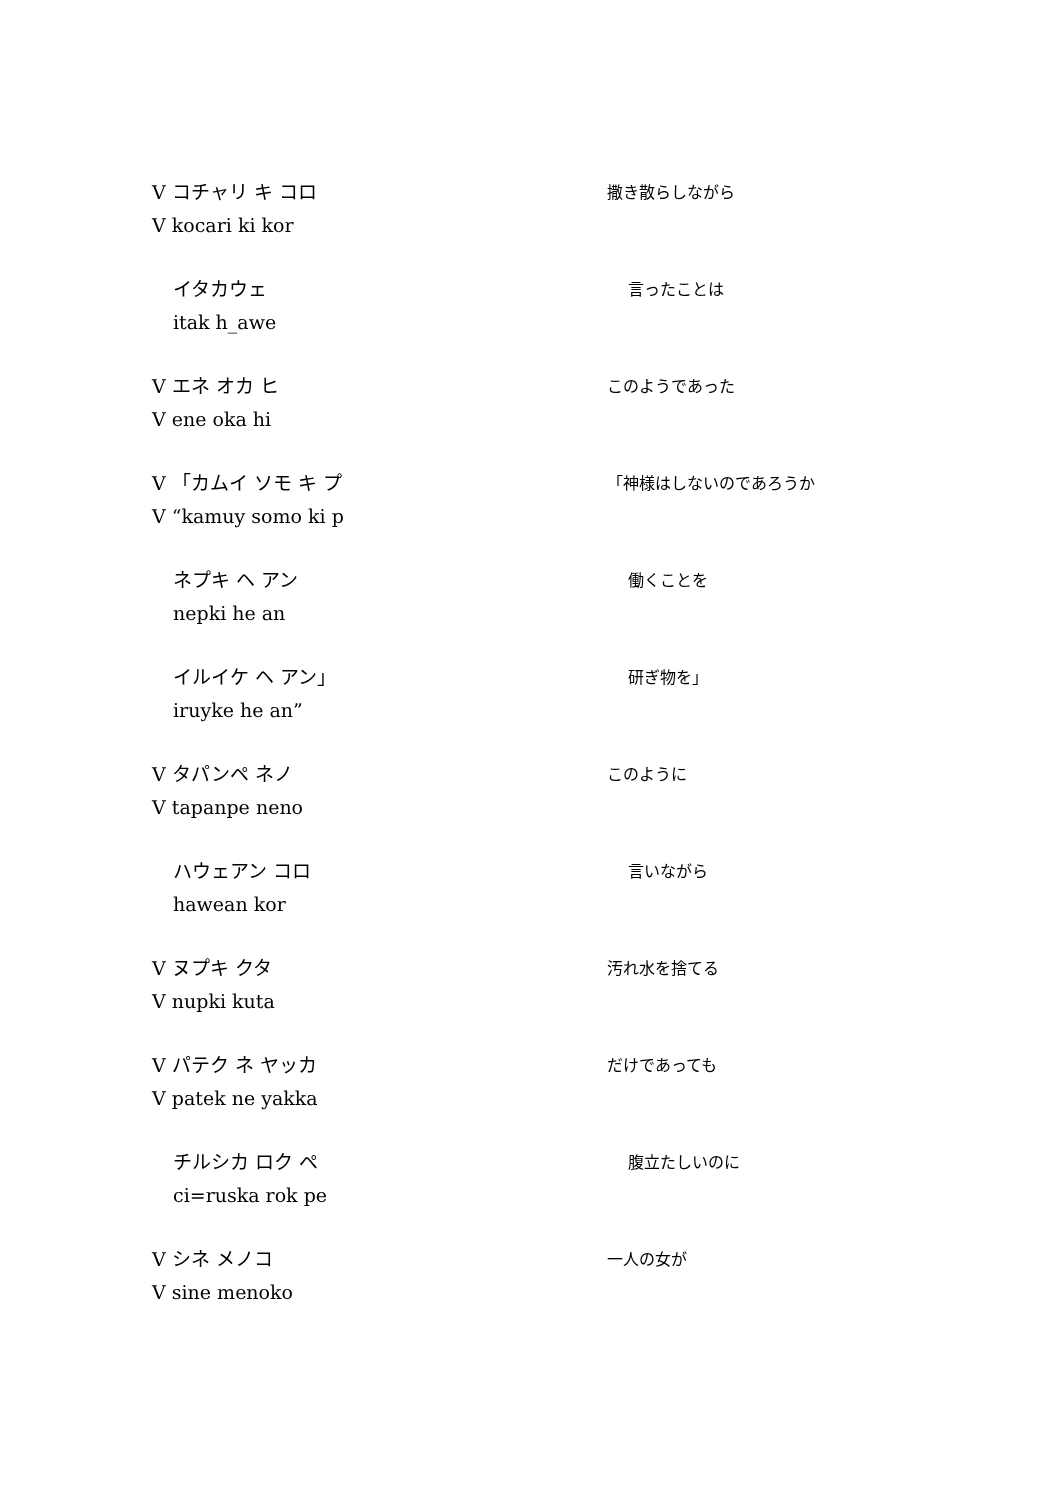V コチャリ キ コロ
V kocari ki kor
撒き散らしながら
イタカウェ
itak h_awe
言ったことは
V エネ オカ ヒ
V ene oka hi
このようであった
V 「カムイ ソモ キ プ
V “kamuy somo ki p
「神様はしないのであろうか
ネプキ ヘ アン
nepki he an
働くことを
イルイケ ヘ アン」
iruyke he an”
研ぎ物を」
V タパンペ ネノ
V tapanpe neno
このように
ハウェアン コロ
hawean kor
言いながら
V ヌプキ クタ
V nupki kuta
汚れ水を捨てる
V パテク ネ ヤッカ
V patek ne yakka
だけであっても
チルシカ ロク ペ
ci=ruska rok pe
腹立たしいのに
V シネ メノコ
V sine menoko
一人の女が